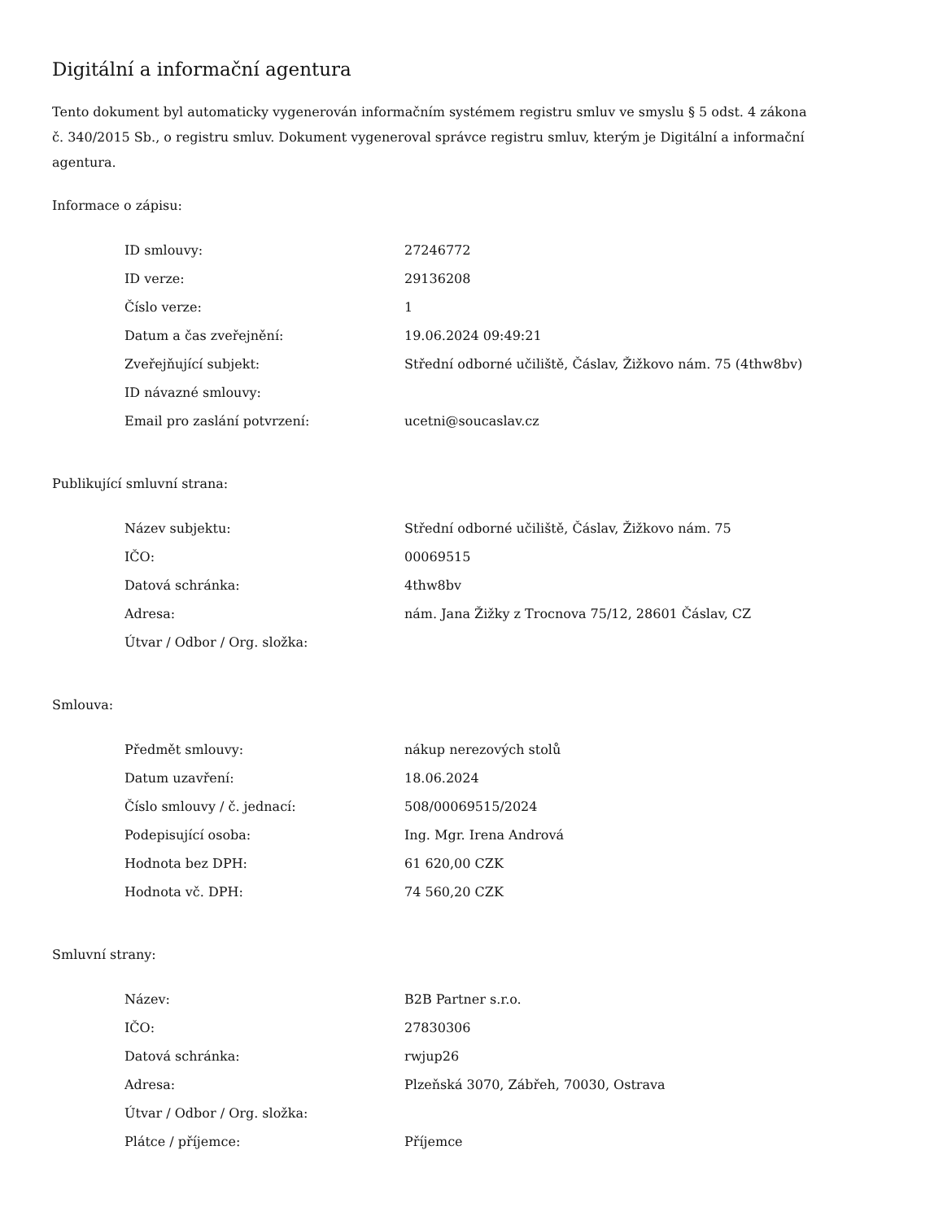Digitální a informační agentura
Tento dokument byl automaticky vygenerován informačním systémem registru smluv ve smyslu § 5 odst. 4 zákona
č. 340/2015 Sb., o registru smluv. Dokument vygeneroval správce registru smluv, kterým je Digitální a informační agentura.
Informace o zápisu:
| ID smlouvy: | 27246772 |
| ID verze: | 29136208 |
| Číslo verze: | 1 |
| Datum a čas zveřejnění: | 19.06.2024 09:49:21 |
| Zveřejňující subjekt: | Střední odborné učiliště, Čáslav, Žižkovo nám. 75 (4thw8bv) |
| ID návazné smlouvy: | |
| Email pro zaslání potvrzení: | ucetni@soucaslav.cz |
Publikující smluvní strana:
| Název subjektu: | Střední odborné učiliště, Čáslav, Žižkovo nám. 75 |
| IČO: | 00069515 |
| Datová schránka: | 4thw8bv |
| Adresa: | nám. Jana Žižky z Trocnova 75/12, 28601 Čáslav, CZ |
| Útvar / Odbor / Org. složka: | |
Smlouva:
| Předmět smlouvy: | nákup nerezových stolů |
| Datum uzavření: | 18.06.2024 |
| Číslo smlouvy / č. jednací: | 508/00069515/2024 |
| Podepisující osoba: | Ing. Mgr. Irena Andrová |
| Hodnota bez DPH: | 61 620,00 CZK |
| Hodnota vč. DPH: | 74 560,20 CZK |
Smluvní strany:
| Název: | B2B Partner s.r.o. |
| IČO: | 27830306 |
| Datová schránka: | rwjup26 |
| Adresa: | Plzeňská 3070, Zábřeh, 70030, Ostrava |
| Útvar / Odbor / Org. složka: | |
| Plátce / příjemce: | Příjemce |